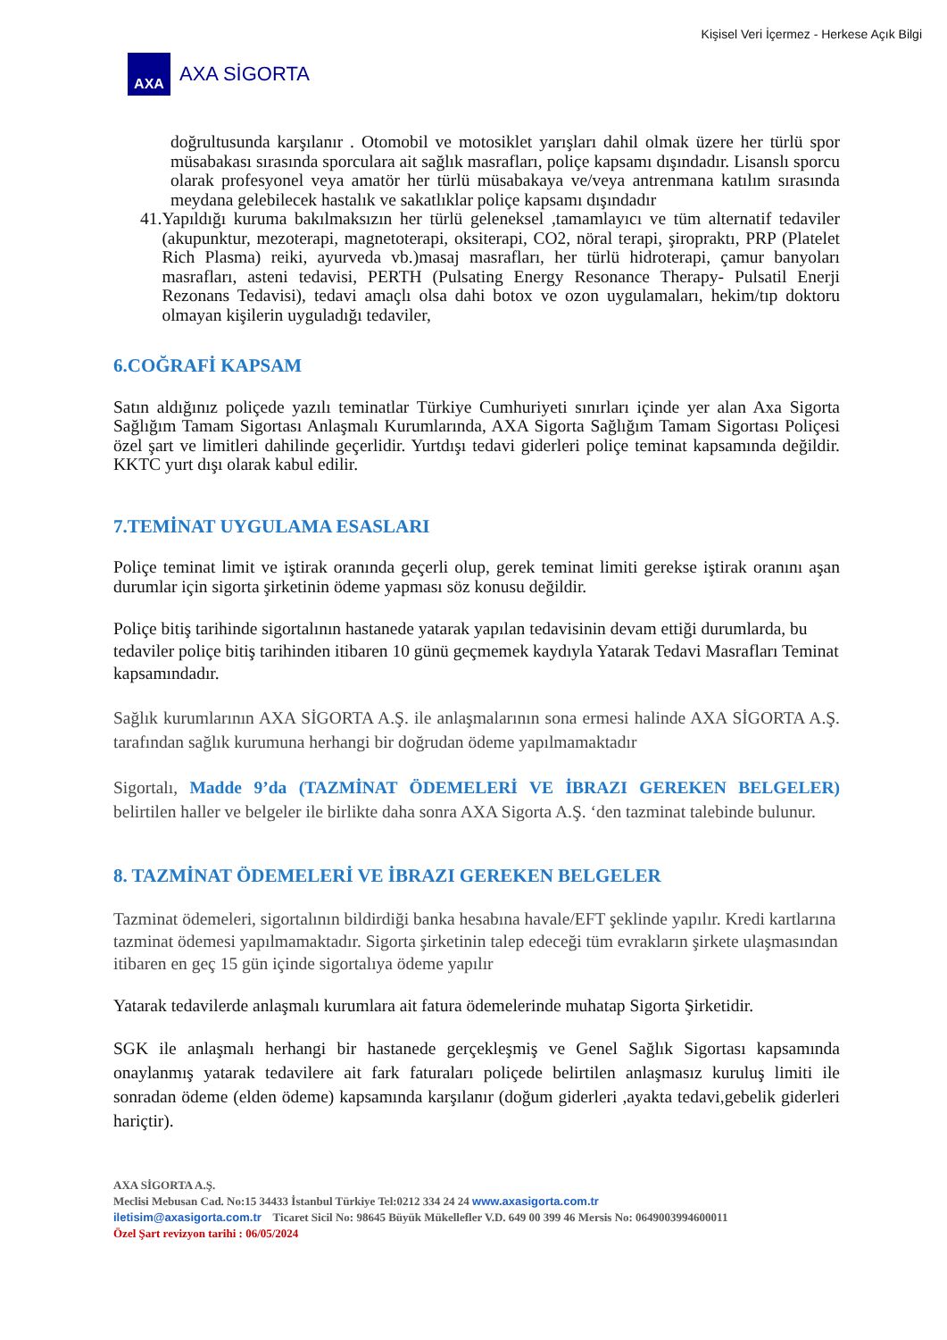Kişisel Veri İçermez - Herkese Açık Bilgi
AXA
AXA SİGORTA
doğrultusunda karşılanır . Otomobil ve motosiklet yarışları dahil olmak üzere her türlü spor müsabakası sırasında sporculara ait sağlık masrafları, poliçe kapsamı dışındadır. Lisanslı sporcu olarak profesyonel veya amatör her türlü müsabakaya ve/veya antrenmana katılım sırasında meydana gelebilecek hastalık ve sakatlıklar poliçe kapsamı dışındadır
41. Yapıldığı kuruma bakılmaksızın her türlü geleneksel ,tamamlayıcı ve tüm alternatif tedaviler (akupunktur, mezoterapi, magnetoterapi, oksiterapi, CO2, nöral terapi, şiropraktı, PRP (Platelet Rich Plasma) reiki, ayurveda vb.)masaj masrafları, her türlü hidroterapi, çamur banyoları masrafları, asteni tedavisi, PERTH (Pulsating Energy Resonance Therapy- Pulsatil Enerji Rezonans Tedavisi), tedavi amaçlı olsa dahi botox ve ozon uygulamaları, hekim/tıp doktoru olmayan kişilerin uyguladığı tedaviler,
6.COĞRAFİ KAPSAM
Satın aldığınız poliçede yazılı teminatlar Türkiye Cumhuriyeti sınırları içinde yer alan Axa Sigorta Sağlığım Tamam Sigortası Anlaşmalı Kurumlarında, AXA Sigorta Sağlığım Tamam Sigortası Poliçesi özel şart ve limitleri dahilinde geçerlidir. Yurtdışı tedavi giderleri poliçe teminat kapsamında değildir. KKTC yurt dışı olarak kabul edilir.
7.TEMİNAT UYGULAMA ESASLARI
Poliçe teminat limit ve iştirak oranında geçerli olup, gerek teminat limiti gerekse iştirak oranını aşan durumlar için sigorta şirketinin ödeme yapması söz konusu değildir.
Poliçe bitiş tarihinde sigortalının hastanede yatarak yapılan tedavisinin devam ettiği durumlarda, bu tedaviler poliçe bitiş tarihinden itibaren 10 günü geçmemek kaydıyla Yatarak Tedavi Masrafları Teminat kapsamındadır.
Sağlık kurumlarının AXA SİGORTA A.Ş. ile anlaşmalarının sona ermesi halinde AXA SİGORTA A.Ş. tarafından sağlık kurumuna herhangi bir doğrudan ödeme yapılmamaktadır
Sigortalı, Madde 9’da (TAZMİNAT ÖDEMELERİ VE İBRAZI GEREKEN BELGELER) belirtilen haller ve belgeler ile birlikte daha sonra AXA Sigorta A.Ş. ‘den tazminat talebinde bulunur.
8. TAZMİNAT ÖDEMELERİ VE İBRAZI GEREKEN BELGELER
Tazminat ödemeleri, sigortalının bildirdiği banka hesabına havale/EFT şeklinde yapılır. Kredi kartlarına tazminat ödemesi yapılmamaktadır. Sigorta şirketinin talep edeceği tüm evrakların şirkete ulaşmasından itibaren en geç 15 gün içinde sigortalıya ödeme yapılır
Yatarak tedavilerde anlaşmalı kurumlara ait fatura ödemelerinde muhatap Sigorta Şirketidir.
SGK ile anlaşmalı herhangi bir hastanede gerçekleşmiş ve Genel Sağlık Sigortası kapsamında onaylanmış yatarak tedavilere ait fark faturaları poliçede belirtilen anlaşmasız kuruluş limiti ile sonradan ödeme (elden ödeme) kapsamında karşılanır (doğum giderleri ,ayakta tedavi,gebelik giderleri hariçtir).
AXA SİGORTA A.Ş.
Meclisi Mebusan Cad. No:15 34433 İstanbul Türkiye Tel:0212 334 24 24 www.axasigorta.com.tr
iletisim@axasigorta.com.tr Ticaret Sicil No: 98645 Büyük Mükellefler V.D. 649 00 399 46 Mersis No: 0649003994600011
Özel Şart revizyon tarihi : 06/05/2024